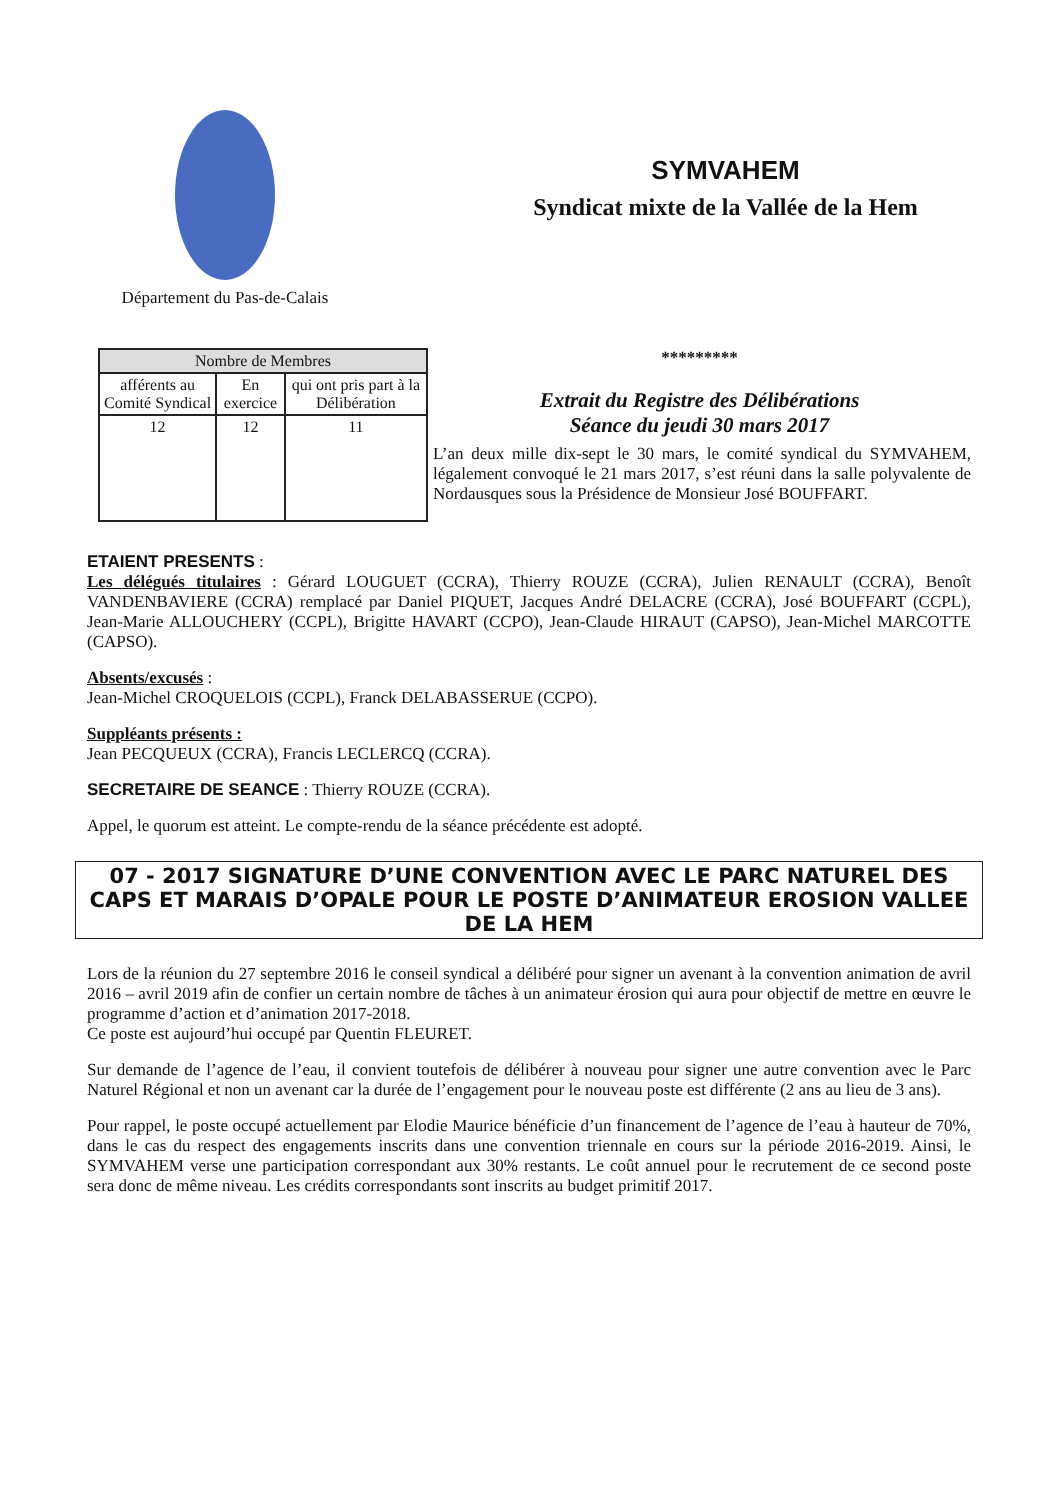Département du Pas-de-Calais
SYMVAHEM
Syndicat mixte de la Vallée de la Hem
| Nombre de Membres | | |
| --- | --- | --- |
| afférents au Comité Syndical | En exercice | qui ont pris part à la Délibération |
| 12 | 12 | 11 |
*********
Extrait du Registre des Délibérations
Séance du jeudi 30 mars 2017
L’an deux mille dix-sept le 30 mars, le comité syndical du SYMVAHEM, légalement convoqué le 21 mars 2017, s’est réuni dans la salle polyvalente de Nordausques sous la Présidence de Monsieur José BOUFFART.
ETAIENT PRESENTS :
Les délégués titulaires : Gérard LOUGUET (CCRA), Thierry ROUZE (CCRA), Julien RENAULT (CCRA), Benoît VANDENBAVIERE (CCRA) remplacé par Daniel PIQUET, Jacques André DELACRE (CCRA), José BOUFFART (CCPL), Jean-Marie ALLOUCHERY (CCPL), Brigitte HAVART (CCPO), Jean-Claude HIRAUT (CAPSO), Jean-Michel MARCOTTE (CAPSO).
Absents/excusés :
Jean-Michel CROQUELOIS (CCPL), Franck DELABASSERUE (CCPO).
Suppléants présents :
Jean PECQUEUX (CCRA), Francis LECLERCQ (CCRA).
SECRETAIRE DE SEANCE : Thierry ROUZE (CCRA).
Appel, le quorum est atteint. Le compte-rendu de la séance précédente est adopté.
07 - 2017 SIGNATURE D’UNE CONVENTION AVEC LE PARC NATUREL DES CAPS ET MARAIS D’OPALE POUR LE POSTE D’ANIMATEUR EROSION VALLEE DE LA HEM
Lors de la réunion du 27 septembre 2016 le conseil syndical a délibéré pour signer un avenant à la convention animation de avril 2016 – avril 2019 afin de confier un certain nombre de tâches à un animateur érosion qui aura pour objectif de mettre en œuvre le programme d’action et d’animation 2017-2018.
Ce poste est aujourd’hui occupé par Quentin FLEURET.
Sur demande de l’agence de l’eau, il convient toutefois de délibérer à nouveau pour signer une autre convention avec le Parc Naturel Régional et non un avenant car la durée de l’engagement pour le nouveau poste est différente (2 ans au lieu de 3 ans).
Pour rappel, le poste occupé actuellement par Elodie Maurice bénéficie d’un financement de l’agence de l’eau à hauteur de 70%, dans le cas du respect des engagements inscrits dans une convention triennale en cours sur la période 2016-2019. Ainsi, le SYMVAHEM verse une participation correspondant aux 30% restants. Le coût annuel pour le recrutement de ce second poste sera donc de même niveau. Les crédits correspondants sont inscrits au budget primitif 2017.